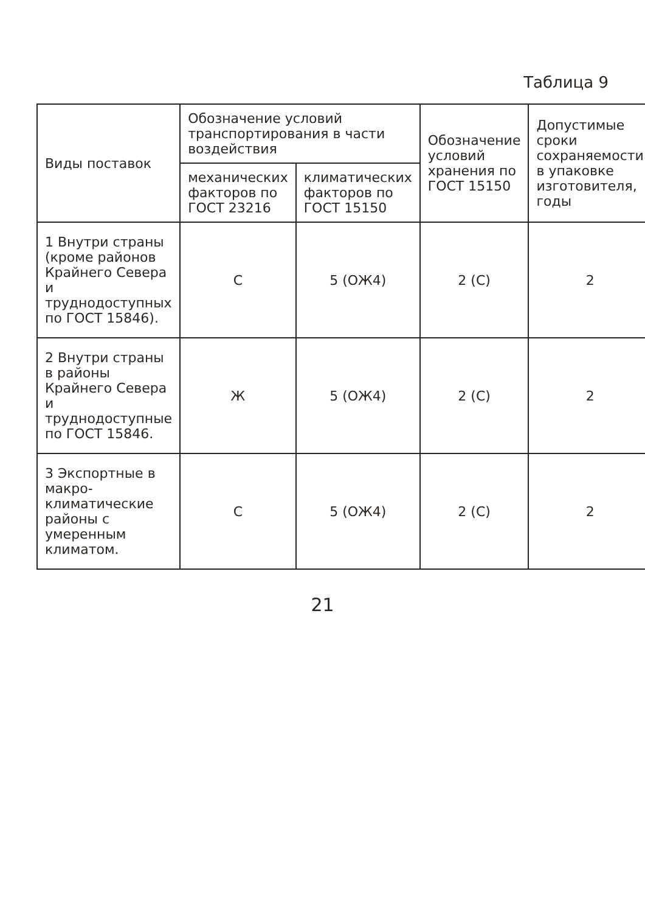Таблица 9
| Виды поставок | Обозначение условий транспортирования в части воздействия | | Обозначение условий хранения по ГОСТ 15150 | Допустимые сроки сохраняемости в упаковке изготовителя, годы |
| --- | --- | --- | --- | --- |
| | механических факторов по ГОСТ 23216 | климатических факторов по ГОСТ 15150 | | |
| 1 Внутри страны (кроме районов Крайнего Севера и труднодоступных по ГОСТ 15846). | С | 5 (ОЖ4) | 2 (С) | 2 |
| 2 Внутри страны в районы Крайнего Севера и труднодоступные по ГОСТ 15846. | Ж | 5 (ОЖ4) | 2 (С) | 2 |
| 3 Экспортные в макро-климатические районы с умеренным климатом. | С | 5 (ОЖ4) | 2 (С) | 2 |
21